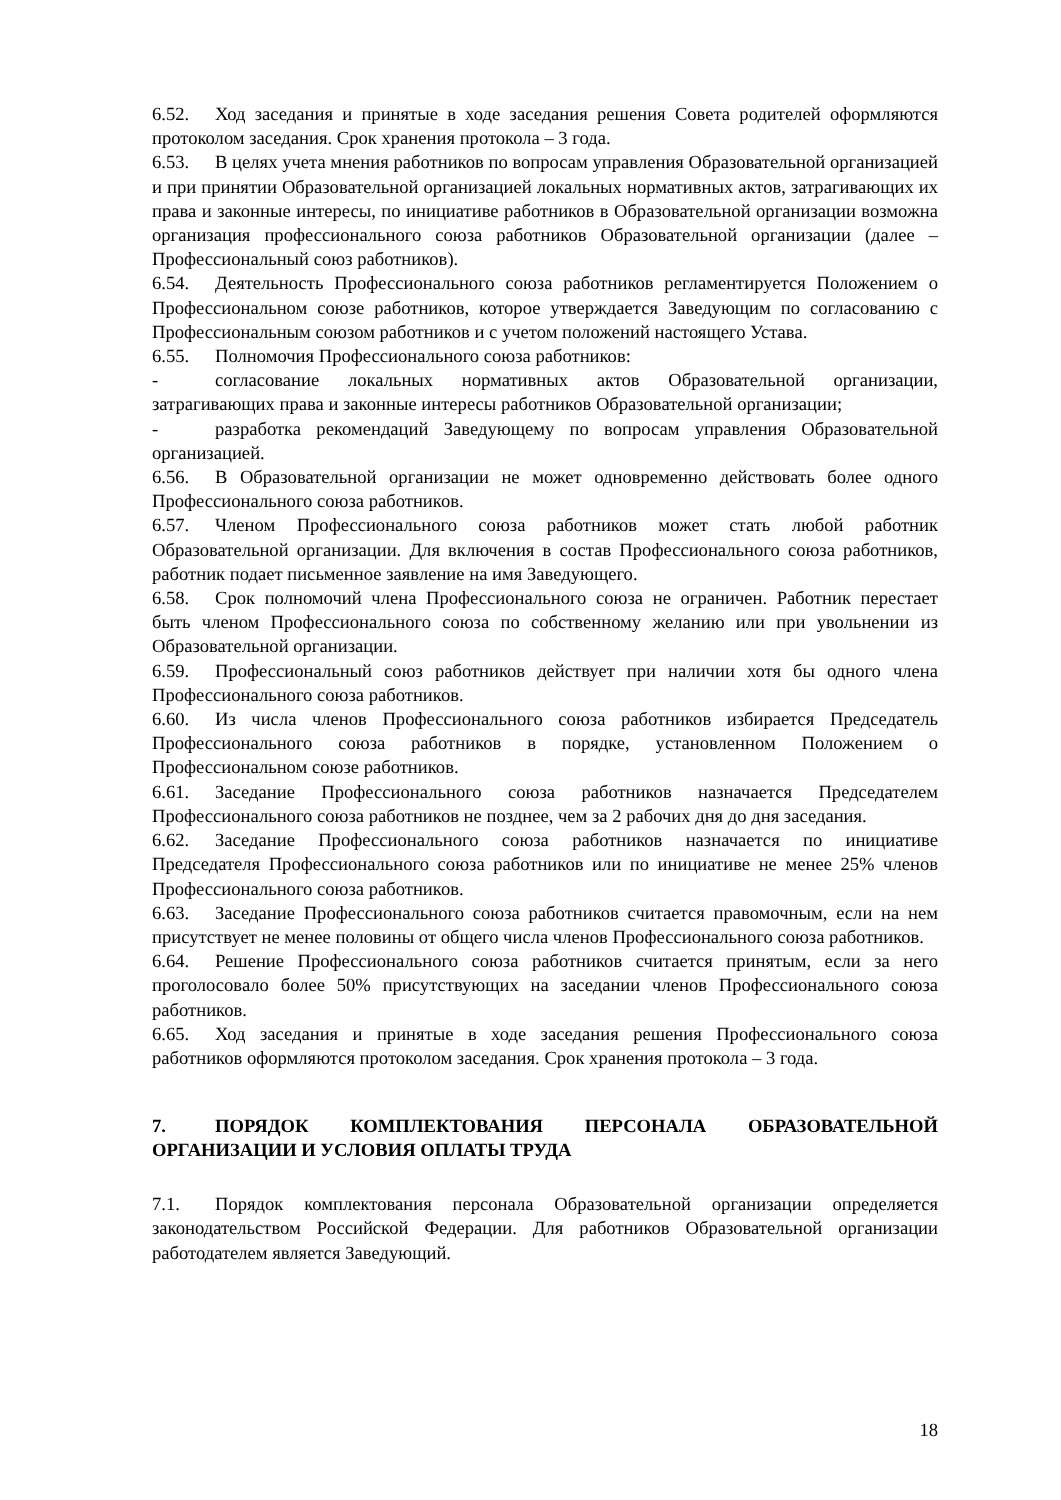6.52. Ход заседания и принятые в ходе заседания решения Совета родителей оформляются протоколом заседания. Срок хранения протокола – 3 года.
6.53. В целях учета мнения работников по вопросам управления Образовательной организацией и при принятии Образовательной организацией локальных нормативных актов, затрагивающих их права и законные интересы, по инициативе работников в Образовательной организации возможна организация профессионального союза работников Образовательной организации (далее – Профессиональный союз работников).
6.54. Деятельность Профессионального союза работников регламентируется Положением о Профессиональном союзе работников, которое утверждается Заведующим по согласованию с Профессиональным союзом работников и с учетом положений настоящего Устава.
6.55. Полномочия Профессионального союза работников:
- согласование локальных нормативных актов Образовательной организации, затрагивающих права и законные интересы работников Образовательной организации;
- разработка рекомендаций Заведующему по вопросам управления Образовательной организацией.
6.56. В Образовательной организации не может одновременно действовать более одного Профессионального союза работников.
6.57. Членом Профессионального союза работников может стать любой работник Образовательной организации. Для включения в состав Профессионального союза работников, работник подает письменное заявление на имя Заведующего.
6.58. Срок полномочий члена Профессионального союза не ограничен. Работник перестает быть членом Профессионального союза по собственному желанию или при увольнении из Образовательной организации.
6.59. Профессиональный союз работников действует при наличии хотя бы одного члена Профессионального союза работников.
6.60. Из числа членов Профессионального союза работников избирается Председатель Профессионального союза работников в порядке, установленном Положением о Профессиональном союзе работников.
6.61. Заседание Профессионального союза работников назначается Председателем Профессионального союза работников не позднее, чем за 2 рабочих дня до дня заседания.
6.62. Заседание Профессионального союза работников назначается по инициативе Председателя Профессионального союза работников или по инициативе не менее 25% членов Профессионального союза работников.
6.63. Заседание Профессионального союза работников считается правомочным, если на нем присутствует не менее половины от общего числа членов Профессионального союза работников.
6.64. Решение Профессионального союза работников считается принятым, если за него проголосовало более 50% присутствующих на заседании членов Профессионального союза работников.
6.65. Ход заседания и принятые в ходе заседания решения Профессионального союза работников оформляются протоколом заседания. Срок хранения протокола – 3 года.
7. ПОРЯДОК КОМПЛЕКТОВАНИЯ ПЕРСОНАЛА ОБРАЗОВАТЕЛЬНОЙ ОРГАНИЗАЦИИ И УСЛОВИЯ ОПЛАТЫ ТРУДА
7.1. Порядок комплектования персонала Образовательной организации определяется законодательством Российской Федерации. Для работников Образовательной организации работодателем является Заведующий.
18